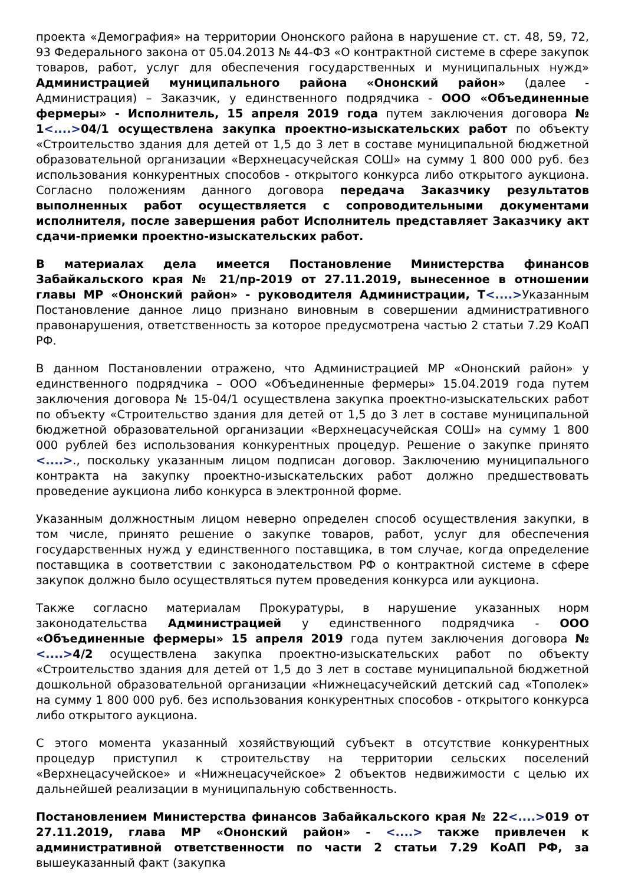проекта «Демография» на территории Ононского района в нарушение ст. ст. 48, 59, 72, 93 Федерального закона от 05.04.2013 № 44-ФЗ «О контрактной системе в сфере закупок товаров, работ, услуг для обеспечения государственных и муниципальных нужд» Администрацией муниципального района «Ононский район» (далее - Администрация) – Заказчик, у единственного подрядчика - ООО «Объединенные фермеры» - Исполнитель, 15 апреля 2019 года путем заключения договора № 1<....>04/1 осуществлена закупка проектно-изыскательских работ по объекту «Строительство здания для детей от 1,5 до 3 лет в составе муниципальной бюджетной образовательной организации «Верхнецасучейская СОШ» на сумму 1 800 000 руб. без использования конкурентных способов - открытого конкурса либо открытого аукциона. Согласно положениям данного договора передача Заказчику результатов выполненных работ осуществляется с сопроводительными документами исполнителя, после завершения работ Исполнитель представляет Заказчику акт сдачи-приемки проектно-изыскательских работ.
В материалах дела имеется Постановление Министерства финансов Забайкальского края № 21/пр-2019 от 27.11.2019, вынесенное в отношении главы МР «Ононский район» - руководителя Администрации, Т<....>Указанным Постановление данное лицо признано виновным в совершении административного правонарушения, ответственность за которое предусмотрена частью 2 статьи 7.29 КоАП РФ.
В данном Постановлении отражено, что Администрацией МР «Ононский район» у единственного подрядчика – ООО «Объединенные фермеры» 15.04.2019 года путем заключения договора № 15-04/1 осуществлена закупка проектно-изыскательских работ по объекту «Строительство здания для детей от 1,5 до 3 лет в составе муниципальной бюджетной образовательной организации «Верхнецасучейская СОШ» на сумму 1 800 000 рублей без использования конкурентных процедур. Решение о закупке принято <....>., поскольку указанным лицом подписан договор. Заключению муниципального контракта на закупку проектно-изыскательских работ должно предшествовать проведение аукциона либо конкурса в электронной форме.
Указанным должностным лицом неверно определен способ осуществления закупки, в том числе, принято решение о закупке товаров, работ, услуг для обеспечения государственных нужд у единственного поставщика, в том случае, когда определение поставщика в соответствии с законодательством РФ о контрактной системе в сфере закупок должно было осуществляться путем проведения конкурса или аукциона.
Также согласно материалам Прокуратуры, в нарушение указанных норм законодательства Администрацией у единственного подрядчика - ООО «Объединенные фермеры» 15 апреля 2019 года путем заключения договора № <....>4/2 осуществлена закупка проектно-изыскательских работ по объекту «Строительство здания для детей от 1,5 до 3 лет в составе муниципальной бюджетной дошкольной образовательной организации «Нижнецасучейский детский сад «Тополек» на сумму 1 800 000 руб. без использования конкурентных способов - открытого конкурса либо открытого аукциона.
С этого момента указанный хозяйствующий субъект в отсутствие конкурентных процедур приступил к строительству на территории сельских поселений «Верхнецасучейское» и «Нижнецасучейское» 2 объектов недвижимости с целью их дальнейшей реализации в муниципальную собственность.
Постановлением Министерства финансов Забайкальского края № 22<....>019 от 27.11.2019, глава МР «Ононский район» - <....> также привлечен к административной ответственности по части 2 статьи 7.29 КоАП РФ, за вышеуказанный факт (закупка